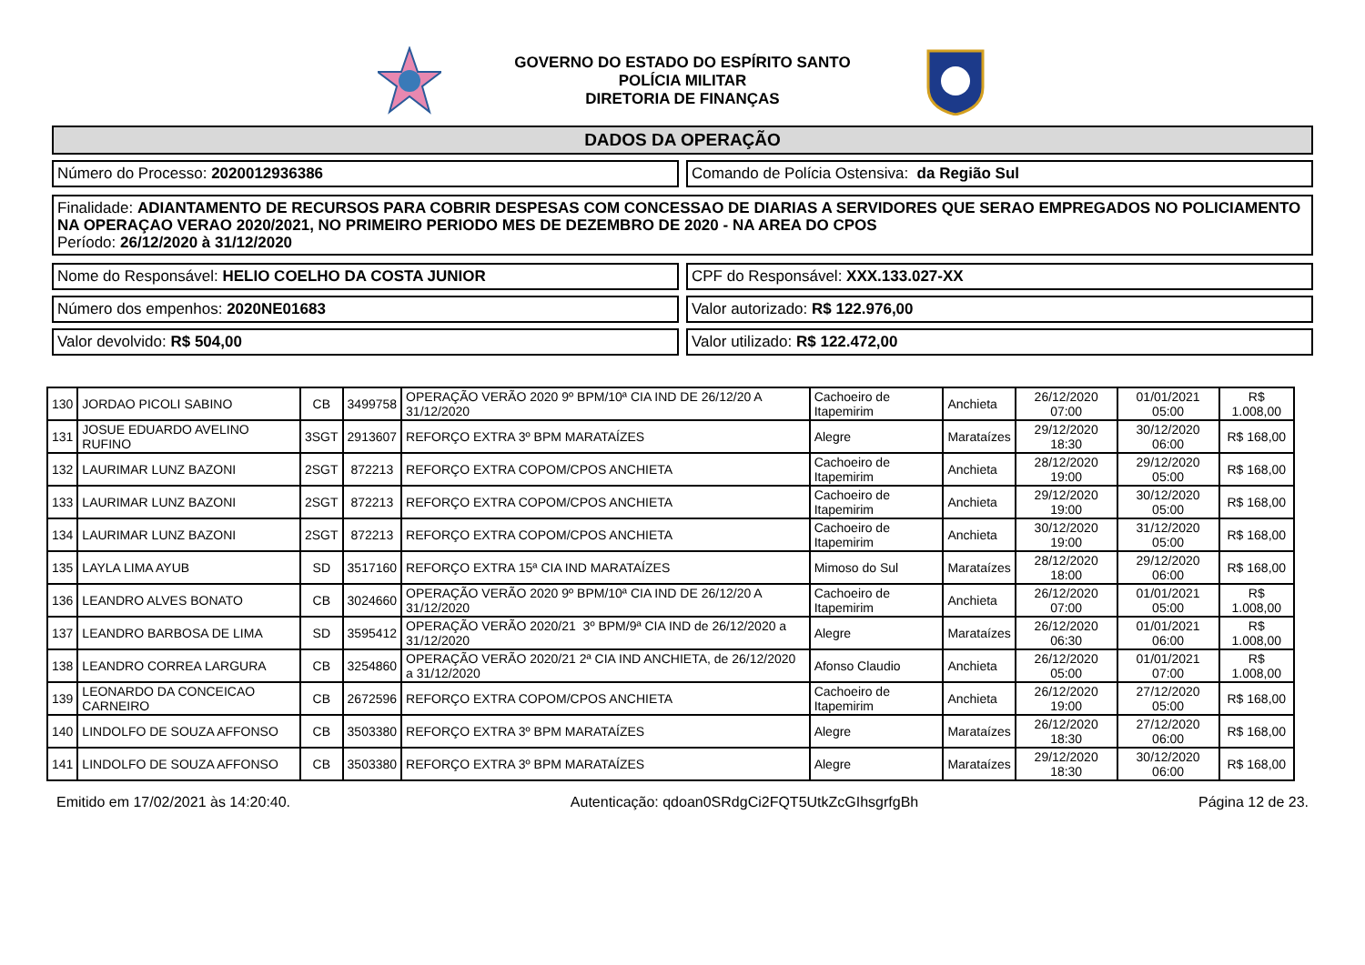GOVERNO DO ESTADO DO ESPÍRITO SANTO
POLÍCIA MILITAR
DIRETORIA DE FINANÇAS
DADOS DA OPERAÇÃO
Número do Processo: 2020012936386
Comando de Polícia Ostensiva: da Região Sul
Finalidade: ADIANTAMENTO DE RECURSOS PARA COBRIR DESPESAS COM CONCESSAO DE DIARIAS A SERVIDORES QUE SERAO EMPREGADOS NO POLICIAMENTO NA OPERAÇAO VERAO 2020/2021, NO PRIMEIRO PERIODO MES DE DEZEMBRO DE 2020 - NA AREA DO CPOS
Período: 26/12/2020 à 31/12/2020
Nome do Responsável: HELIO COELHO DA COSTA JUNIOR
CPF do Responsável: XXX.133.027-XX
Número dos empenhos: 2020NE01683
Valor autorizado: R$ 122.976,00
Valor devolvido: R$ 504,00 Valor utilizado: R$ 122.472,00
| 130 | JORDAO PICOLI SABINO | CB | 3499758 | OPERAÇÃO VERÃO 2020 9º BPM/10ª CIA IND DE 26/12/20 A 31/12/2020 | Cachoeiro de Itapemirim | Anchieta | 26/12/2020 07:00 | 01/01/2021 05:00 | R$ 1.008,00 |
| 131 | JOSUE EDUARDO AVELINO RUFINO | 3SGT | 2913607 | REFORÇO EXTRA 3º BPM MARATAÍZES | Alegre | Marataízes | 29/12/2020 18:30 | 30/12/2020 06:00 | R$ 168,00 |
| 132 | LAURIMAR LUNZ BAZONI | 2SGT | 872213 | REFORÇO EXTRA COPOM/CPOS ANCHIETA | Cachoeiro de Itapemirim | Anchieta | 28/12/2020 19:00 | 29/12/2020 05:00 | R$ 168,00 |
| 133 | LAURIMAR LUNZ BAZONI | 2SGT | 872213 | REFORÇO EXTRA COPOM/CPOS ANCHIETA | Cachoeiro de Itapemirim | Anchieta | 29/12/2020 19:00 | 30/12/2020 05:00 | R$ 168,00 |
| 134 | LAURIMAR LUNZ BAZONI | 2SGT | 872213 | REFORÇO EXTRA COPOM/CPOS ANCHIETA | Cachoeiro de Itapemirim | Anchieta | 30/12/2020 19:00 | 31/12/2020 05:00 | R$ 168,00 |
| 135 | LAYLA LIMA AYUB | SD | 3517160 | REFORÇO EXTRA 15ª CIA IND MARATAÍZES | Mimoso do Sul | Marataízes | 28/12/2020 18:00 | 29/12/2020 06:00 | R$ 168,00 |
| 136 | LEANDRO ALVES BONATO | CB | 3024660 | OPERAÇÃO VERÃO 2020 9º BPM/10ª CIA IND DE 26/12/20 A 31/12/2020 | Cachoeiro de Itapemirim | Anchieta | 26/12/2020 07:00 | 01/01/2021 05:00 | R$ 1.008,00 |
| 137 | LEANDRO BARBOSA DE LIMA | SD | 3595412 | OPERAÇÃO VERÃO 2020/21 3º BPM/9ª CIA IND de 26/12/2020 a 31/12/2020 | Alegre | Marataízes | 26/12/2020 06:30 | 01/01/2021 06:00 | R$ 1.008,00 |
| 138 | LEANDRO CORREA LARGURA | CB | 3254860 | OPERAÇÃO VERÃO 2020/21 2ª CIA IND ANCHIETA, de 26/12/2020 a 31/12/2020 | Afonso Claudio | Anchieta | 26/12/2020 05:00 | 01/01/2021 07:00 | R$ 1.008,00 |
| 139 | LEONARDO DA CONCEICAO CARNEIRO | CB | 2672596 | REFORÇO EXTRA COPOM/CPOS ANCHIETA | Cachoeiro de Itapemirim | Anchieta | 26/12/2020 19:00 | 27/12/2020 05:00 | R$ 168,00 |
| 140 | LINDOLFO DE SOUZA AFFONSO | CB | 3503380 | REFORÇO EXTRA 3º BPM MARATAÍZES | Alegre | Marataízes | 26/12/2020 18:30 | 27/12/2020 06:00 | R$ 168,00 |
| 141 | LINDOLFO DE SOUZA AFFONSO | CB | 3503380 | REFORÇO EXTRA 3º BPM MARATAÍZES | Alegre | Marataízes | 29/12/2020 18:30 | 30/12/2020 06:00 | R$ 168,00 |
Emitido em 17/02/2021 às 14:20:40. Autenticação: qdoan0SRdgCi2FQT5UtkZcGIhsgrfgBh Página 12 de 23.